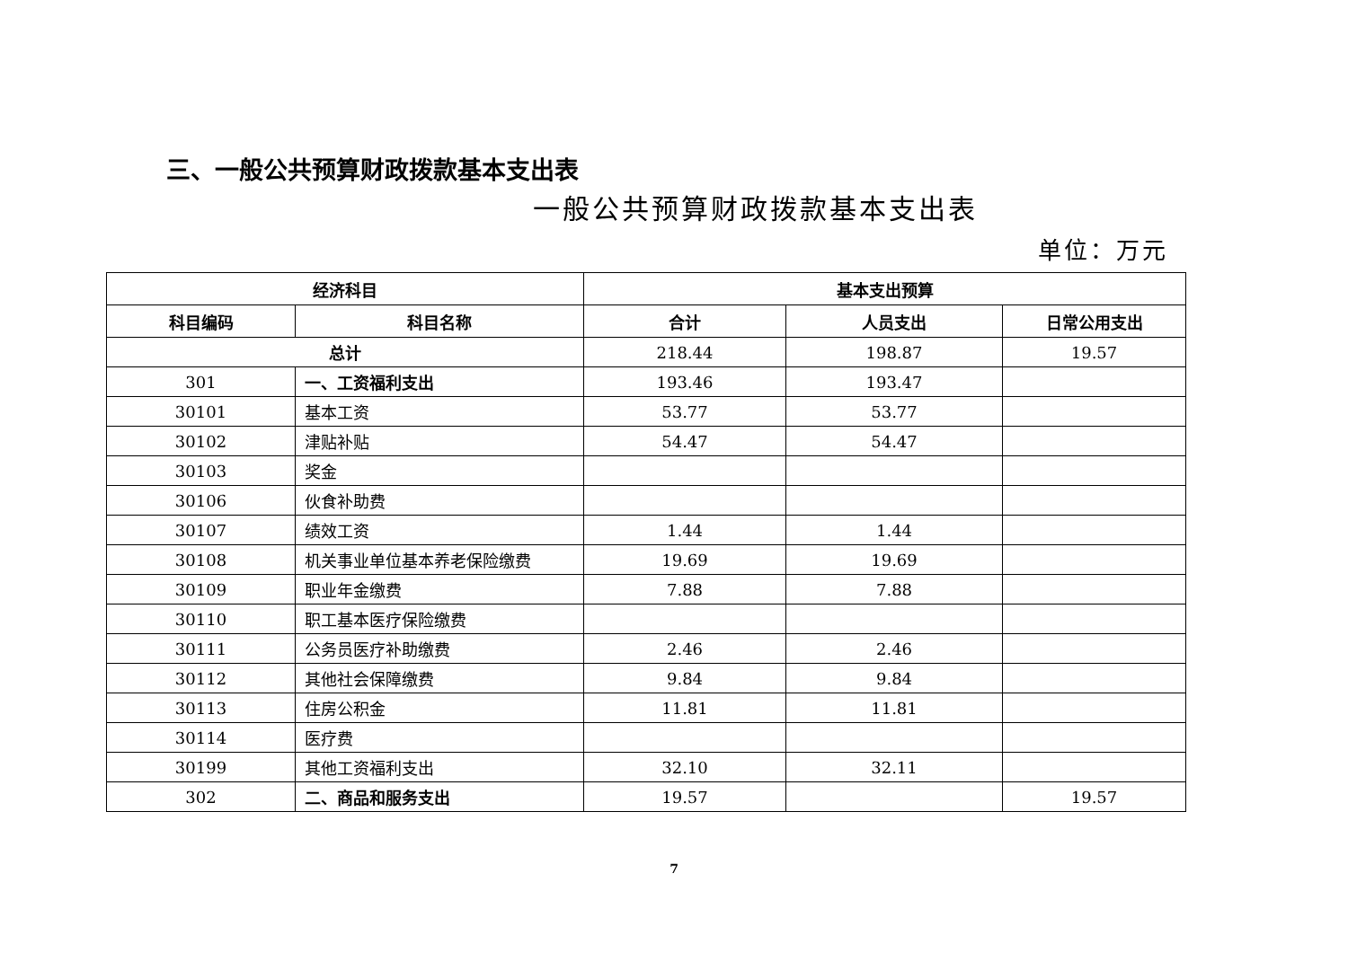三、一般公共预算财政拨款基本支出表
一般公共预算财政拨款基本支出表
单位：万元
| 经济科目 | | 基本支出预算 | | |
| --- | --- | --- | --- | --- |
| 科目编码 | 科目名称 | 合计 | 人员支出 | 日常公用支出 |
| 总计 | | 218.44 | 198.87 | 19.57 |
| 301 | 一、工资福利支出 | 193.46 | 193.47 | |
| 30101 | 基本工资 | 53.77 | 53.77 | |
| 30102 | 津贴补贴 | 54.47 | 54.47 | |
| 30103 | 奖金 | | | |
| 30106 | 伙食补助费 | | | |
| 30107 | 绩效工资 | 1.44 | 1.44 | |
| 30108 | 机关事业单位基本养老保险缴费 | 19.69 | 19.69 | |
| 30109 | 职业年金缴费 | 7.88 | 7.88 | |
| 30110 | 职工基本医疗保险缴费 | | | |
| 30111 | 公务员医疗补助缴费 | 2.46 | 2.46 | |
| 30112 | 其他社会保障缴费 | 9.84 | 9.84 | |
| 30113 | 住房公积金 | 11.81 | 11.81 | |
| 30114 | 医疗费 | | | |
| 30199 | 其他工资福利支出 | 32.10 | 32.11 | |
| 302 | 二、商品和服务支出 | 19.57 | | 19.57 |
7